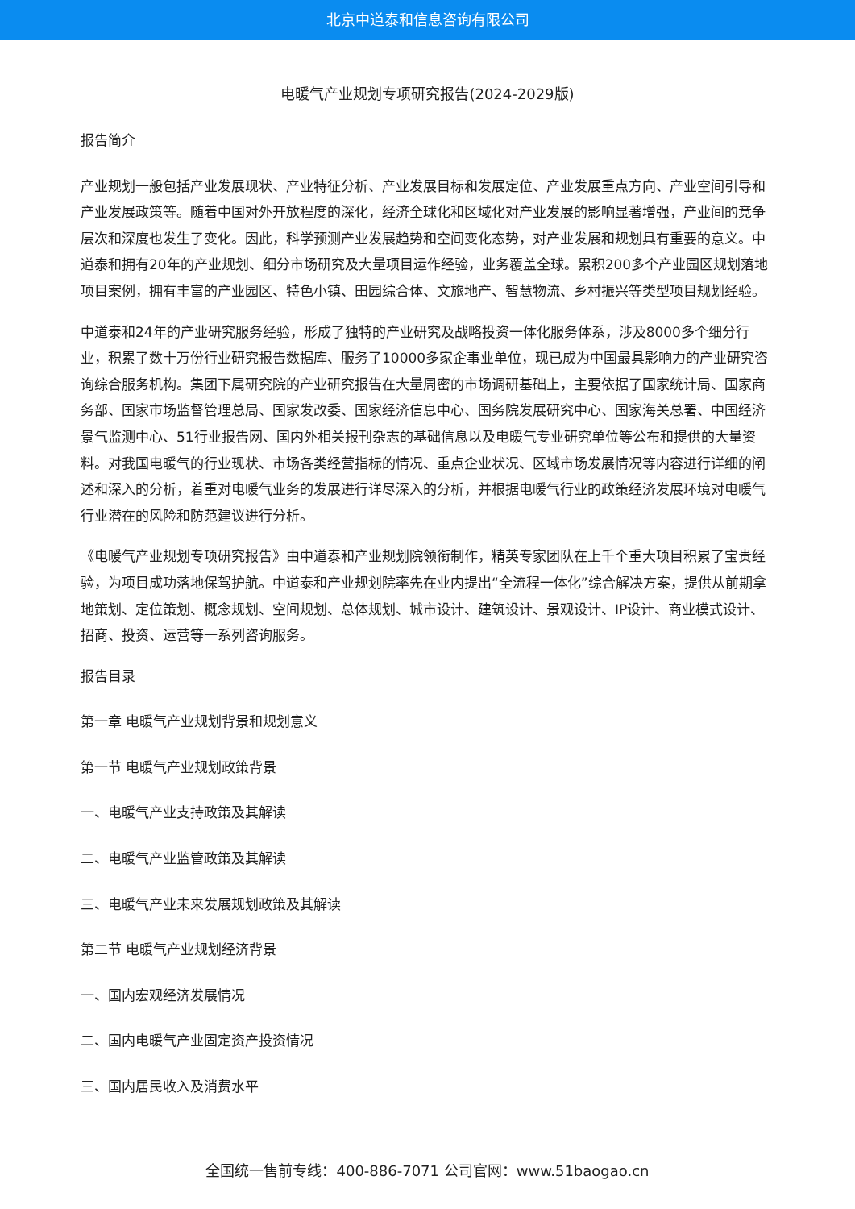北京中道泰和信息咨询有限公司
电暖气产业规划专项研究报告(2024-2029版)
报告简介
产业规划一般包括产业发展现状、产业特征分析、产业发展目标和发展定位、产业发展重点方向、产业空间引导和产业发展政策等。随着中国对外开放程度的深化，经济全球化和区域化对产业发展的影响显著增强，产业间的竞争层次和深度也发生了变化。因此，科学预测产业发展趋势和空间变化态势，对产业发展和规划具有重要的意义。中道泰和拥有20年的产业规划、细分市场研究及大量项目运作经验，业务覆盖全球。累积200多个产业园区规划落地项目案例，拥有丰富的产业园区、特色小镇、田园综合体、文旅地产、智慧物流、乡村振兴等类型项目规划经验。
中道泰和24年的产业研究服务经验，形成了独特的产业研究及战略投资一体化服务体系，涉及8000多个细分行业，积累了数十万份行业研究报告数据库、服务了10000多家企事业单位，现已成为中国最具影响力的产业研究咨询综合服务机构。集团下属研究院的产业研究报告在大量周密的市场调研基础上，主要依据了国家统计局、国家商务部、国家市场监督管理总局、国家发改委、国家经济信息中心、国务院发展研究中心、国家海关总署、中国经济景气监测中心、51行业报告网、国内外相关报刊杂志的基础信息以及电暖气专业研究单位等公布和提供的大量资料。对我国电暖气的行业现状、市场各类经营指标的情况、重点企业状况、区域市场发展情况等内容进行详细的阐述和深入的分析，着重对电暖气业务的发展进行详尽深入的分析，并根据电暖气行业的政策经济发展环境对电暖气行业潜在的风险和防范建议进行分析。
《电暖气产业规划专项研究报告》由中道泰和产业规划院领衔制作，精英专家团队在上千个重大项目积累了宝贵经验，为项目成功落地保驾护航。中道泰和产业规划院率先在业内提出“全流程一体化”综合解决方案，提供从前期拿地策划、定位策划、概念规划、空间规划、总体规划、城市设计、建筑设计、景观设计、IP设计、商业模式设计、招商、投资、运营等一系列咨询服务。
报告目录
第一章 电暖气产业规划背景和规划意义
第一节 电暖气产业规划政策背景
一、电暖气产业支持政策及其解读
二、电暖气产业监管政策及其解读
三、电暖气产业未来发展规划政策及其解读
第二节 电暖气产业规划经济背景
一、国内宏观经济发展情况
二、国内电暖气产业固定资产投资情况
三、国内居民收入及消费水平
全国统一售前专线：400-886-7071 公司官网：www.51baogao.cn